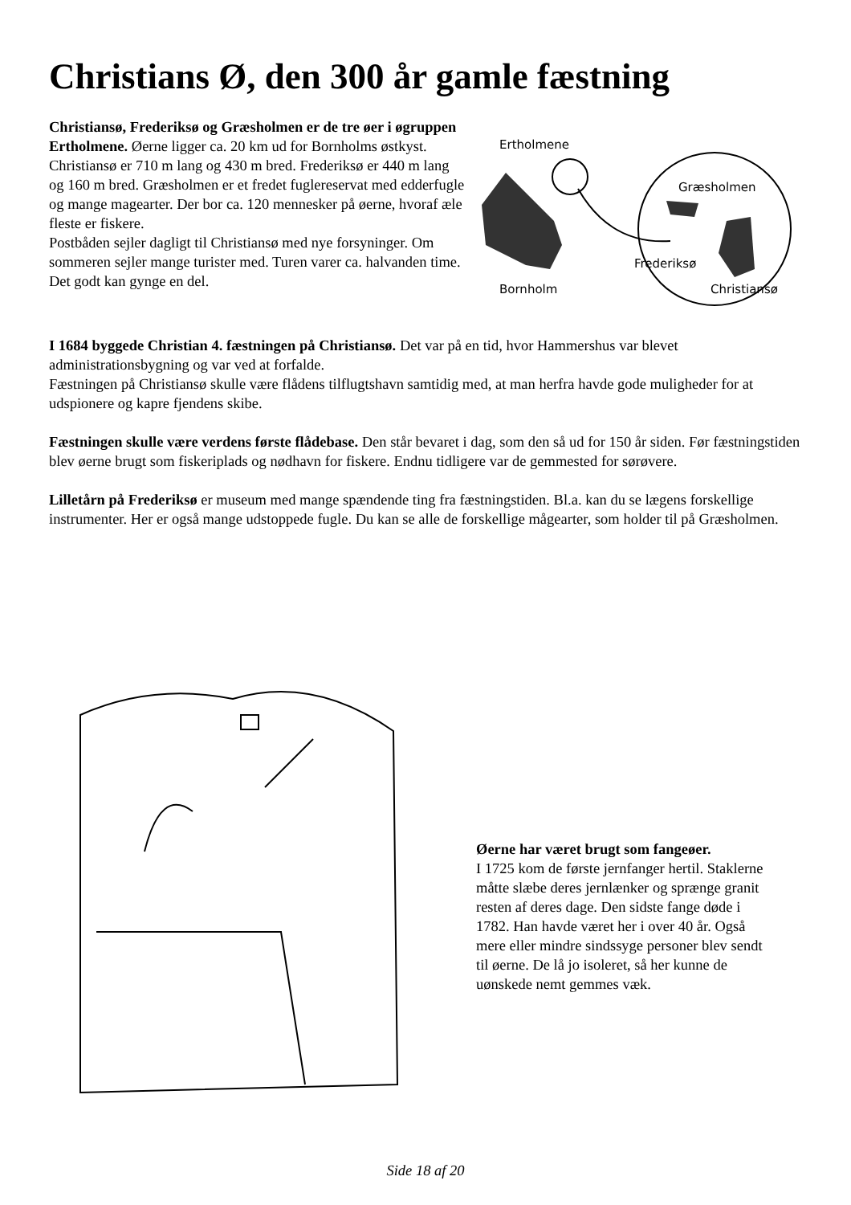Christians Ø, den 300 år gamle fæstning
Christiansø, Frederiksø og Græsholmen er de tre øer i øgruppen Ertholmene. Øerne ligger ca. 20 km ud for Bornholms østkyst. Christiansø er 710 m lang og 430 m bred. Frederiksø er 440 m lang og 160 m bred. Græsholmen er et fredet fuglereservat med edderfugle og mange magearter. Der bor ca. 120 mennesker på øerne, hvoraf æle fleste er fiskere.
Postbåden sejler dagligt til Christiansø med nye forsyninger. Om sommeren sejler mange turister med. Turen varer ca. halvanden time. Det godt kan gynge en del.
Ertholmene
Græsholmen
Frederiksø
Bornholm
Christiansø
I 1684 byggede Christian 4. fæstningen på Christiansø. Det var på en tid, hvor Hammershus var blevet administrationsbygning og var ved at forfalde.
Fæstningen på Christiansø skulle være flådens tilflugtshavn samtidig med, at man herfra havde gode muligheder for at udspionere og kapre fjendens skibe.
Fæstningen skulle være verdens første flådebase. Den står bevaret i dag, som den så ud for 150 år siden. Før fæstningstiden blev øerne brugt som fiskeriplads og nødhavn for fiskere. Endnu tidligere var de gemmested for sørøvere.
Lilletårn på Frederiksø er museum med mange spændende ting fra fæstningstiden. Bl.a. kan du se lægens forskellige instrumenter. Her er også mange udstoppede fugle. Du kan se alle de forskellige mågearter, som holder til på Græsholmen.
Øerne har været brugt som fangeøer.
I 1725 kom de første jernfanger hertil. Staklerne måtte slæbe deres jernlænker og sprænge granit resten af deres dage. Den sidste fange døde i 1782. Han havde været her i over 40 år. Også mere eller mindre sindssyge personer blev sendt til øerne. De lå jo isoleret, så her kunne de uønskede nemt gemmes væk.
Side 18 af 20